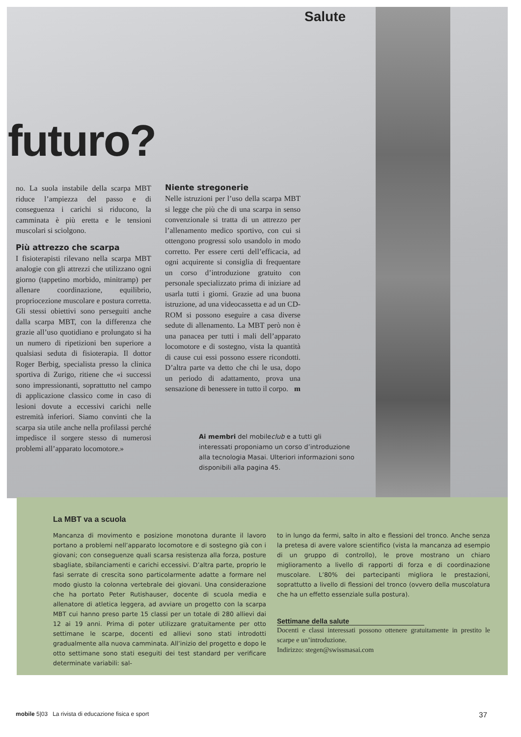Salute
futuro?
no. La suola instabile della scarpa MBT riduce l’ampiezza del passo e di conseguenza i carichi si riducono, la camminata è più eretta e le tensioni muscolari si sciolgono.
Più attrezzo che scarpa
I fisioterapisti rilevano nella scarpa MBT analogie con gli attrezzi che utilizzano ogni giorno (tappetino morbido, minitramp) per allenare coordinazione, equilibrio, propriocezione muscolare e postura corretta. Gli stessi obiettivi sono perseguiti anche dalla scarpa MBT, con la differenza che grazie all’uso quotidiano e prolungato si ha un numero di ripetizioni ben superiore a qualsiasi seduta di fisioterapia. Il dottor Roger Berbig, specialista presso la clinica sportiva di Zurigo, ritiene che «i successi sono impressionanti, soprattutto nel campo di applicazione classico come in caso di lesioni dovute a eccessivi carichi nelle estremità inferiori. Siamo convinti che la scarpa sia utile anche nella profilassi perché impedisce il sorgere stesso di numerosi problemi all’apparato locomotore.»
Niente stregonerie
Nelle istruzioni per l’uso della scarpa MBT si legge che più che di una scarpa in senso convenzionale si tratta di un attrezzo per l’allenamento medico sportivo, con cui si ottengono progressi solo usandolo in modo corretto. Per essere certi dell’efficacia, ad ogni acquirente si consiglia di frequentare un corso d’introduzione gratuito con personale specializzato prima di iniziare ad usarla tutti i giorni. Grazie ad una buona istruzione, ad una videocassetta e ad un CD-ROM si possono eseguire a casa diverse sedute di allenamento. La MBT però non è una panacea per tutti i mali dell’apparato locomotore e di sostegno, vista la quantità di cause cui essi possono essere ricondotti. D’altra parte va detto che chi le usa, dopo un periodo di adattamento, prova una sensazione di benessere in tutto il corpo. m
Ai membri del mobileclub e a tutti gli interessati proponiamo un corso d’introduzione alla tecnologia Masai. Ulteriori informazioni sono disponibili alla pagina 45.
La MBT va a scuola
Mancanza di movimento e posizione monotona durante il lavoro portano a problemi nell’apparato locomotore e di sostegno già con i giovani; con conseguenze quali scarsa resistenza alla forza, posture sbagliate, sbilanciamenti e carichi eccessivi. D’altra parte, proprio le fasi serrate di crescita sono particolarmente adatte a formare nel modo giusto la colonna vertebrale dei giovani. Una considerazione che ha portato Peter Rutishauser, docente di scuola media e allenatore di atletica leggera, ad avviare un progetto con la scarpa MBT cui hanno preso parte 15 classi per un totale di 280 allievi dai 12 ai 19 anni. Prima di poter utilizzare gratuitamente per otto settimane le scarpe, docenti ed allievi sono stati introdotti gradualmente alla nuova camminata. All’inizio del progetto e dopo le otto settimane sono stati eseguiti dei test standard per verificare determinate variabili: sal-
to in lungo da fermi, salto in alto e flessioni del tronco. Anche senza la pretesa di avere valore scientifico (vista la mancanza ad esempio di un gruppo di controllo), le prove mostrano un chiaro miglioramento a livello di rapporti di forza e di coordinazione muscolare. L’80% dei partecipanti migliora le prestazioni, soprattutto a livello di flessioni del tronco (ovvero della muscolatura che ha un effetto essenziale sulla postura).
Settimane della salute
Docenti e classi interessati possono ottenere gratuitamente in prestito le scarpe e un’introduzione.
Indirizzo: stegen@swissmasai.com
mobile 5|03 La rivista di educazione fisica e sport 37